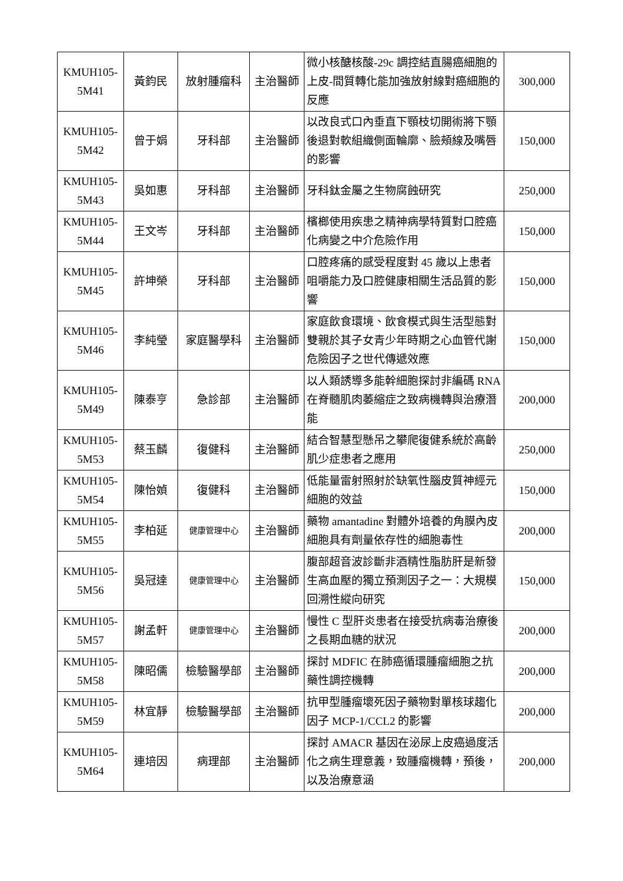| KMUH105-5M41 | 黃鈞民 | 放射腫瘤科 | 主治醫師 | 微小核醣核酸-29c 調控結直腸癌細胞的上皮-間質轉化能加強放射線對癌細胞的反應 | 300,000 |
| KMUH105-5M42 | 曾于娟 | 牙科部 | 主治醫師 | 以改良式口內垂直下顎枝切開術將下顎後退對軟組織側面輪廓、臉頰線及嘴唇的影響 | 150,000 |
| KMUH105-5M43 | 吳如惠 | 牙科部 | 主治醫師 | 牙科鈦金屬之生物腐蝕研究 | 250,000 |
| KMUH105-5M44 | 王文岑 | 牙科部 | 主治醫師 | 檳榔使用疾患之精神病學特質對口腔癌化病變之中介危險作用 | 150,000 |
| KMUH105-5M45 | 許坤榮 | 牙科部 | 主治醫師 | 口腔疼痛的感受程度對 45 歲以上患者咀嚼能力及口腔健康相關生活品質的影響 | 150,000 |
| KMUH105-5M46 | 李純瑩 | 家庭醫學科 | 主治醫師 | 家庭飲食環境、飲食模式與生活型態對雙親於其子女青少年時期之心血管代謝危險因子之世代傳遞效應 | 150,000 |
| KMUH105-5M49 | 陳泰亨 | 急診部 | 主治醫師 | 以人類誘導多能幹細胞探討非編碼 RNA 在脊髓肌肉萎縮症之致病機轉與治療潛能 | 200,000 |
| KMUH105-5M53 | 蔡玉麟 | 復健科 | 主治醫師 | 結合智慧型懸吊之攀爬復健系統於高齡肌少症患者之應用 | 250,000 |
| KMUH105-5M54 | 陳怡媜 | 復健科 | 主治醫師 | 低能量雷射照射於缺氧性腦皮質神經元細胞的效益 | 150,000 |
| KMUH105-5M55 | 李柏延 | 健康管理中心 | 主治醫師 | 藥物 amantadine 對體外培養的角膜內皮細胞具有劑量依存性的細胞毒性 | 200,000 |
| KMUH105-5M56 | 吳冠達 | 健康管理中心 | 主治醫師 | 腹部超音波診斷非酒精性脂肪肝是新發生高血壓的獨立預測因子之一：大規模回溯性縱向研究 | 150,000 |
| KMUH105-5M57 | 謝孟軒 | 健康管理中心 | 主治醫師 | 慢性 C 型肝炎患者在接受抗病毒治療後之長期血糖的狀況 | 200,000 |
| KMUH105-5M58 | 陳昭儒 | 檢驗醫學部 | 主治醫師 | 探討 MDFIC 在肺癌循環腫瘤細胞之抗藥性調控機轉 | 200,000 |
| KMUH105-5M59 | 林宜靜 | 檢驗醫學部 | 主治醫師 | 抗甲型腫瘤壞死因子藥物對單核球趨化因子 MCP-1/CCL2 的影響 | 200,000 |
| KMUH105-5M64 | 連培因 | 病理部 | 主治醫師 | 探討 AMACR 基因在泌尿上皮癌過度活化之病生理意義，致腫瘤機轉，預後，以及治療意涵 | 200,000 |